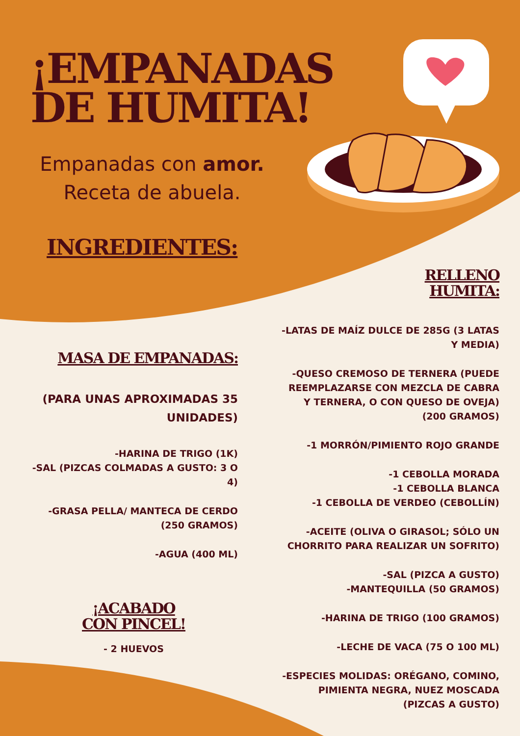¡EMPANADAS
DE HUMITA!
Empanadas con amor.
Receta de abuela.
INGREDIENTES:
MASA DE EMPANADAS:
(PARA UNAS APROXIMADAS 35 UNIDADES)
-HARINA DE TRIGO (1K)
-SAL (PIZCAS COLMADAS A GUSTO: 3 O 4)
-GRASA PELLA/ MANTECA DE CERDO (250 GRAMOS)
-AGUA (400 ML)
¡ACABADO
CON PINCEL!
- 2 HUEVOS
RELLENO
HUMITA:
-LATAS DE MAÍZ DULCE DE 285G (3 LATAS Y MEDIA)
-QUESO CREMOSO DE TERNERA (PUEDE REEMPLAZARSE CON MEZCLA DE CABRA Y TERNERA, O CON QUESO DE OVEJA) (200 GRAMOS)
-1 MORRÓN/PIMIENTO ROJO GRANDE
-1 CEBOLLA MORADA
-1 CEBOLLA BLANCA
-1 CEBOLLA DE VERDEO (CEBOLLÍN)
-ACEITE (OLIVA O GIRASOL; SÓLO UN CHORRITO PARA REALIZAR UN SOFRITO)
-SAL (PIZCA A GUSTO)
-MANTEQUILLA (50 GRAMOS)
-HARINA DE TRIGO (100 GRAMOS)
-LECHE DE VACA (75 O 100 ML)
-ESPECIES MOLIDAS: ORÉGANO, COMINO, PIMIENTA NEGRA, NUEZ MOSCADA (PIZCAS A GUSTO)